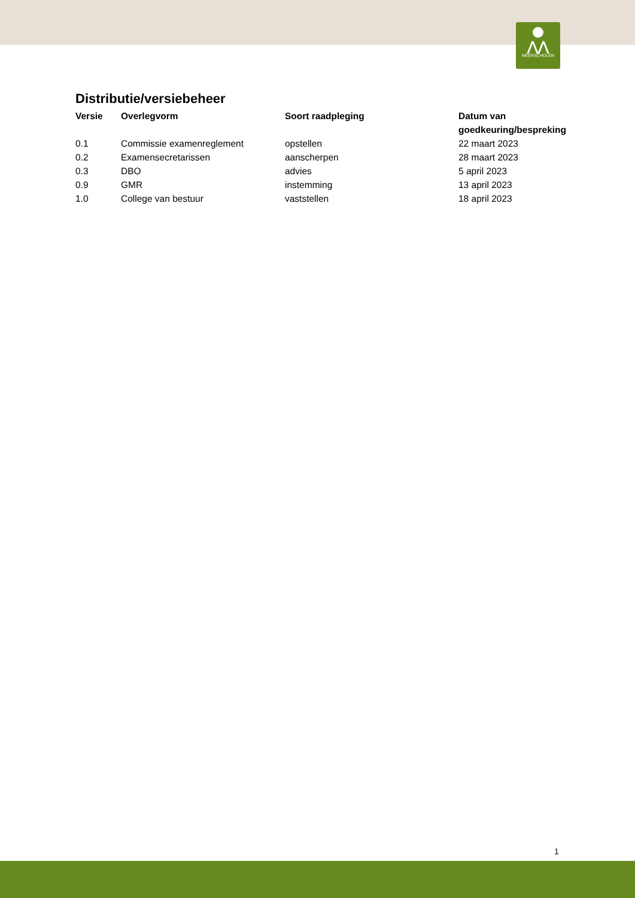⋀⋀
MEERSCHOLEN
Distributie/versiebeheer
| Versie | Overlegvorm | Soort raadpleging | Datum van goedkeuring/bespreking |
| --- | --- | --- | --- |
| 0.1 | Commissie examenreglement | opstellen | 22 maart 2023 |
| 0.2 | Examensecretarissen | aanscherpen | 28 maart 2023 |
| 0.3 | DBO | advies | 5 april 2023 |
| 0.9 | GMR | instemming | 13 april 2023 |
| 1.0 | College van bestuur | vaststellen | 18 april 2023 |
1